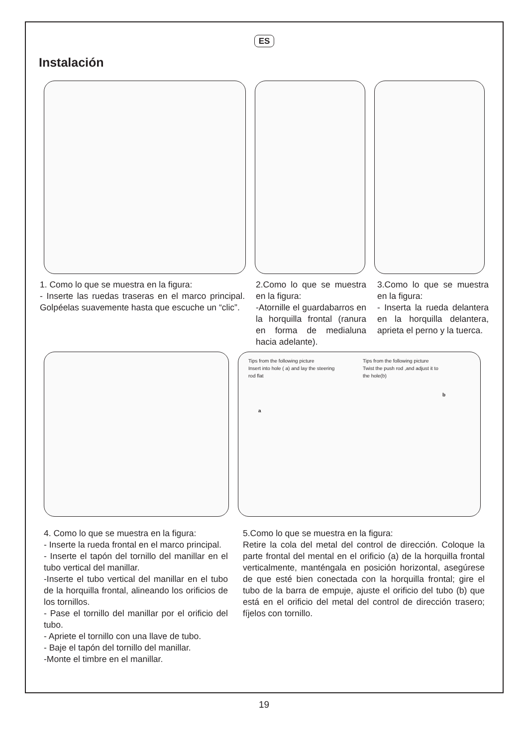ES
Instalación
1. Como lo que se muestra en la figura:
- Inserte las ruedas traseras en el marco principal. Golpéelas suavemente hasta que escuche un “clic”.
2.Como lo que se muestra en la figura:
-Atornille el guardabarros en la horquilla frontal (ranura en forma de medialuna hacia adelante).
3.Como lo que se muestra en la figura:
- Inserta la rueda delantera en la horquilla delantera, aprieta el perno y la tuerca.
Tips from the following picture
Insert into hole ( a) and lay the steering
rod flat
Tips from the following picture
Twist the push rod ,and adjust it to
the hole(b)
a
b
4. Como lo que se muestra en la figura:
- Inserte la rueda frontal en el marco principal.
- Inserte el tapón del tornillo del manillar en el tubo vertical del manillar.
-Inserte el tubo vertical del manillar en el tubo de la horquilla frontal, alineando los orificios de los tornillos.
- Pase el tornillo del manillar por el orificio del tubo.
- Apriete el tornillo con una llave de tubo.
- Baje el tapón del tornillo del manillar.
-Monte el timbre en el manillar.
5.Como lo que se muestra en la figura:
Retire la cola del metal del control de dirección. Coloque la parte frontal del mental en el orificio (a) de la horquilla frontal verticalmente, manténgala en posición horizontal, asegúrese de que esté bien conectada con la horquilla frontal; gire el tubo de la barra de empuje, ajuste el orificio del tubo (b) que está en el orificio del metal del control de dirección trasero; fíjelos con tornillo.
19